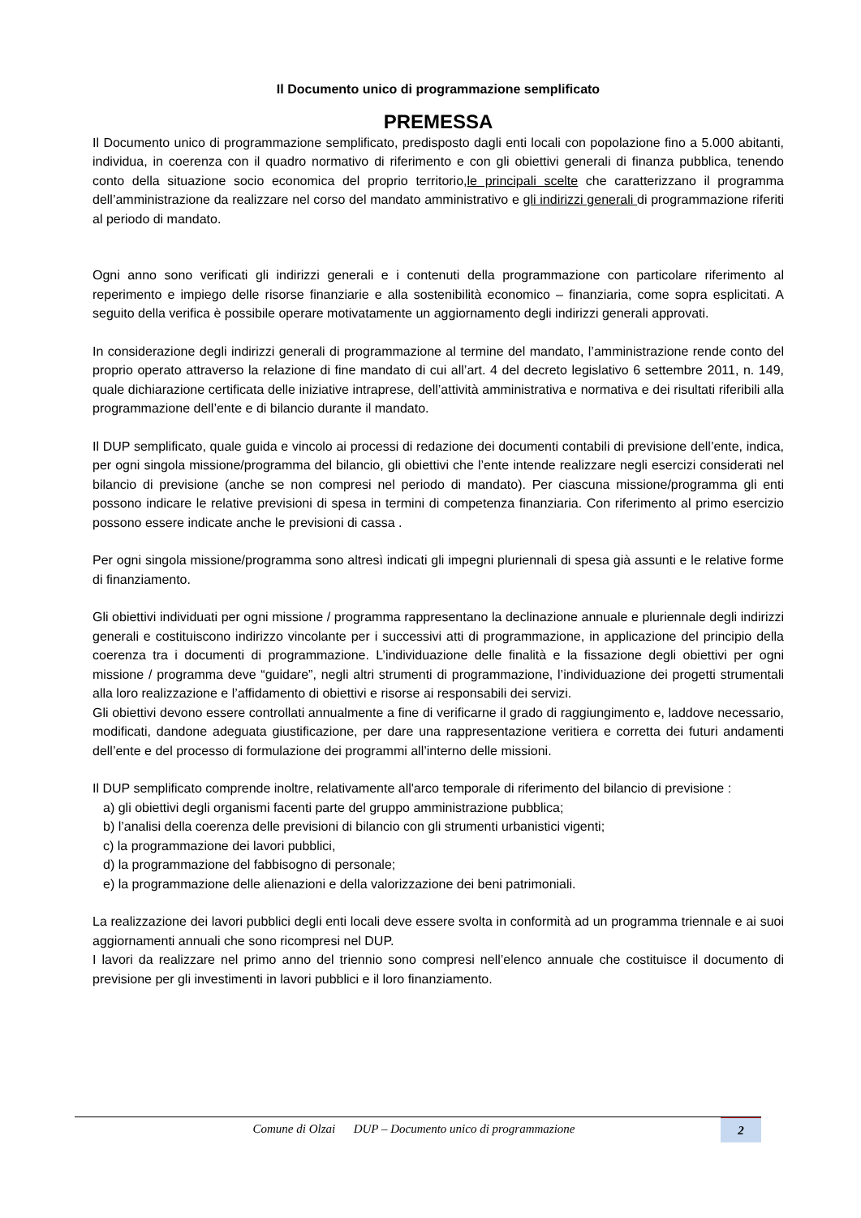Il Documento unico di programmazione semplificato
PREMESSA
Il Documento unico di programmazione semplificato, predisposto dagli enti locali con popolazione fino a 5.000 abitanti, individua, in coerenza con il quadro normativo di riferimento e con gli obiettivi generali di finanza pubblica, tenendo conto della situazione socio economica del proprio territorio,le principali scelte che caratterizzano il programma dell’amministrazione da realizzare nel corso del mandato amministrativo e gli indirizzi generali di programmazione riferiti al periodo di mandato.
Ogni anno sono verificati gli indirizzi generali e i contenuti della programmazione con particolare riferimento al reperimento e impiego delle risorse finanziarie e alla sostenibilità economico – finanziaria, come sopra esplicitati. A seguito della verifica è possibile operare motivatamente un aggiornamento degli indirizzi generali approvati.
In considerazione degli indirizzi generali di programmazione al termine del mandato, l’amministrazione rende conto del proprio operato attraverso la relazione di fine mandato di cui all’art. 4 del decreto legislativo 6 settembre 2011, n. 149, quale dichiarazione certificata delle iniziative intraprese, dell’attività amministrativa e normativa e dei risultati riferibili alla programmazione dell’ente e di bilancio durante il mandato.
Il DUP semplificato, quale guida e vincolo ai processi di redazione dei documenti contabili di previsione dell’ente, indica, per ogni singola missione/programma del bilancio, gli obiettivi che l’ente intende realizzare negli esercizi considerati nel bilancio di previsione (anche se non compresi nel periodo di mandato). Per ciascuna missione/programma gli enti possono indicare le relative previsioni di spesa in termini di competenza finanziaria. Con riferimento al primo esercizio possono essere indicate anche le previsioni di cassa .
Per ogni singola missione/programma sono altresì indicati gli impegni pluriennali di spesa già assunti e le relative forme di finanziamento.
Gli obiettivi individuati per ogni missione / programma rappresentano la declinazione annuale e pluriennale degli indirizzi generali e costituiscono indirizzo vincolante per i successivi atti di programmazione, in applicazione del principio della coerenza tra i documenti di programmazione. L’individuazione delle finalità e la fissazione degli obiettivi per ogni missione / programma deve “guidare”, negli altri strumenti di programmazione, l’individuazione dei progetti strumentali alla loro realizzazione e l’affidamento di obiettivi e risorse ai responsabili dei servizi.
Gli obiettivi devono essere controllati annualmente a fine di verificarne il grado di raggiungimento e, laddove necessario, modificati, dandone adeguata giustificazione, per dare una rappresentazione veritiera e corretta dei futuri andamenti dell’ente e del processo di formulazione dei programmi all’interno delle missioni.
Il DUP semplificato comprende inoltre, relativamente all'arco temporale di riferimento del bilancio di previsione :
a) gli obiettivi degli organismi facenti parte del gruppo amministrazione pubblica;
b) l’analisi della coerenza delle previsioni di bilancio con gli strumenti urbanistici vigenti;
c) la programmazione dei lavori pubblici,
d) la programmazione del fabbisogno di personale;
e) la programmazione delle alienazioni e della valorizzazione dei beni patrimoniali.
La realizzazione dei lavori pubblici degli enti locali deve essere svolta in conformità ad un programma triennale e ai suoi aggiornamenti annuali che sono ricompresi nel DUP.
I lavori da realizzare nel primo anno del triennio sono compresi nell’elenco annuale che costituisce il documento di previsione per gli investimenti in lavori pubblici e il loro finanziamento.
Comune di Olzai DUP – Documento unico di programmazione 2